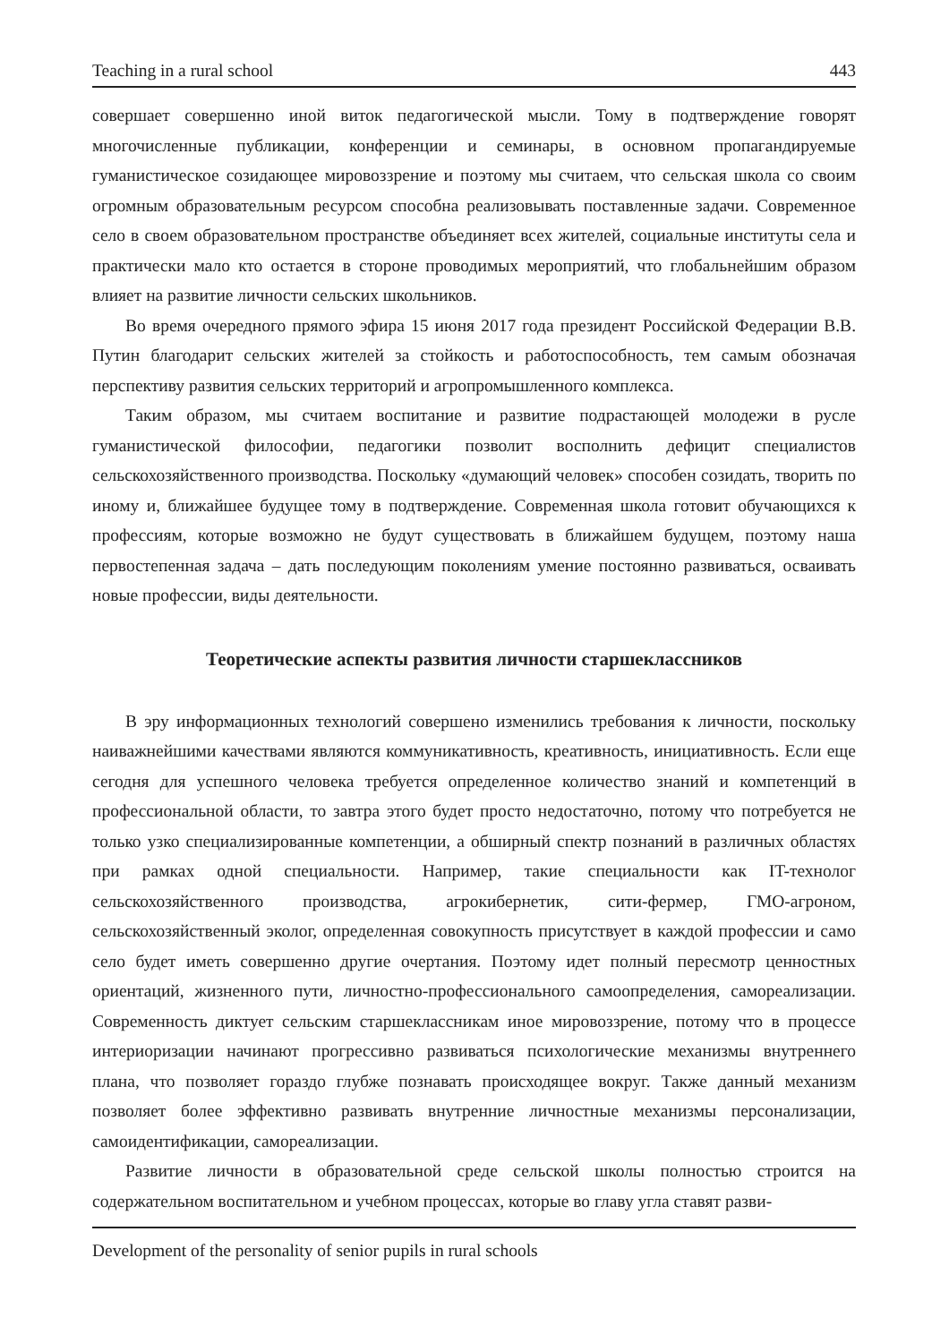Teaching in a rural school 443
совершает совершенно иной виток педагогической мысли. Тому в подтверждение говорят многочисленные публикации, конференции и семинары, в основном пропагандируемые гуманистическое созидающее мировоззрение и поэтому мы считаем, что сельская школа со своим огромным образовательным ресурсом способна реализовывать поставленные задачи. Современное село в своем образовательном пространстве объединяет всех жителей, социальные институты села и практически мало кто остается в стороне проводимых мероприятий, что глобальнейшим образом влияет на развитие личности сельских школьников.
Во время очередного прямого эфира 15 июня 2017 года президент Российской Федерации В.В. Путин благодарит сельских жителей за стойкость и работоспособность, тем самым обозначая перспективу развития сельских территорий и агропромышленного комплекса.
Таким образом, мы считаем воспитание и развитие подрастающей молодежи в русле гуманистической философии, педагогики позволит восполнить дефицит специалистов сельскохозяйственного производства. Поскольку «думающий человек» способен созидать, творить по иному и, ближайшее будущее тому в подтверждение. Современная школа готовит обучающихся к профессиям, которые возможно не будут существовать в ближайшем будущем, поэтому наша первостепенная задача – дать последующим поколениям умение постоянно развиваться, осваивать новые профессии, виды деятельности.
Теоретические аспекты развития личности старшеклассников
В эру информационных технологий совершено изменились требования к личности, поскольку наиважнейшими качествами являются коммуникативность, креативность, инициативность. Если еще сегодня для успешного человека требуется определенное количество знаний и компетенций в профессиональной области, то завтра этого будет просто недостаточно, потому что потребуется не только узко специализированные компетенции, а обширный спектр познаний в различных областях при рамках одной специальности. Например, такие специальности как IT-технолог сельскохозяйственного производства, агрокибернетик, сити-фермер, ГМО-агроном, сельскохозяйственный эколог, определенная совокупность присутствует в каждой профессии и само село будет иметь совершенно другие очертания. Поэтому идет полный пересмотр ценностных ориентаций, жизненного пути, личностно-профессионального самоопределения, самореализации. Современность диктует сельским старшеклассникам иное мировоззрение, потому что в процессе интериоризации начинают прогрессивно развиваться психологические механизмы внутреннего плана, что позволяет гораздо глубже познавать происходящее вокруг. Также данный механизм позволяет более эффективно развивать внутренние личностные механизмы персонализации, самоидентификации, самореализации.
Развитие личности в образовательной среде сельской школы полностью строится на содержательном воспитательном и учебном процессах, которые во главу угла ставят разви-
Development of the personality of senior pupils in rural schools